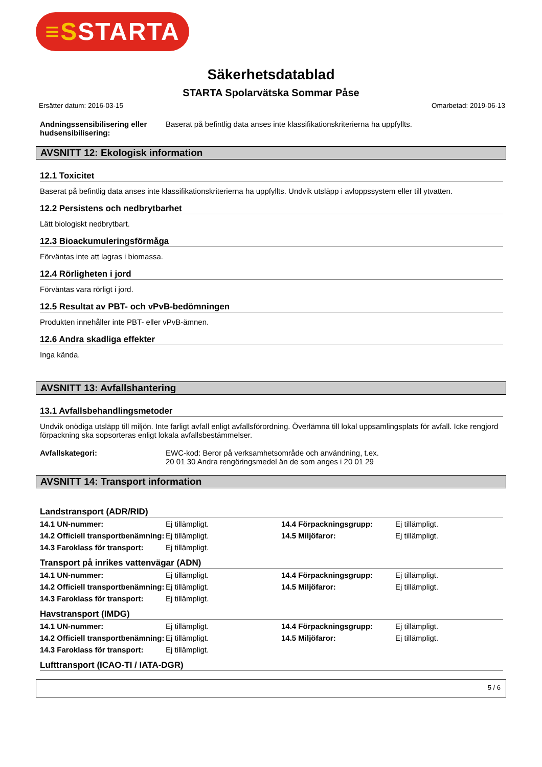≡SSTARTA
Säkerhetsdatablad
STARTA Spolarvätska Sommar Påse
Ersätter datum: 2016-03-15 Omarbetad: 2019-06-13
| Andningssensibilisering eller hudsensibilisering: | Baserat på befintlig data anses inte klassifikationskriterierna ha uppfyllts. |
AVSNITT 12: Ekologisk information
12.1 Toxicitet
Baserat på befintlig data anses inte klassifikationskriterierna ha uppfyllts. Undvik utsläpp i avloppssystem eller till ytvatten.
12.2 Persistens och nedbrytbarhet
Lätt biologiskt nedbrytbart.
12.3 Bioackumuleringsförmåga
Förväntas inte att lagras i biomassa.
12.4 Rörligheten i jord
Förväntas vara rörligt i jord.
12.5 Resultat av PBT- och vPvB-bedömningen
Produkten innehåller inte PBT- eller vPvB-ämnen.
12.6 Andra skadliga effekter
Inga kända.
AVSNITT 13: Avfallshantering
13.1 Avfallsbehandlingsmetoder
Undvik onödiga utsläpp till miljön. Inte farligt avfall enligt avfallsförordning. Överlämna till lokal uppsamlingsplats för avfall. Icke rengjord förpackning ska sopsorteras enligt lokala avfallsbestämmelser.
| Avfallskategori: | EWC-kod: Beror på verksamhetsområde och användning, t.ex. 20 01 30 Andra rengöringsmedel än de som anges i 20 01 29 |
AVSNITT 14: Transport information
Landstransport (ADR/RID)
| 14.1 UN-nummer: | Ej tillämpligt. | 14.4 Förpackningsgrupp: | Ej tillämpligt. |
| 14.2 Officiell transportbenämning: | Ej tillämpligt. | 14.5 Miljöfaror: | Ej tillämpligt. |
| 14.3 Faroklass för transport: | Ej tillämpligt. | | |
Transport på inrikes vattenvägar (ADN)
| 14.1 UN-nummer: | Ej tillämpligt. | 14.4 Förpackningsgrupp: | Ej tillämpligt. |
| 14.2 Officiell transportbenämning: | Ej tillämpligt. | 14.5 Miljöfaror: | Ej tillämpligt. |
| 14.3 Faroklass för transport: | Ej tillämpligt. | | |
Havstransport (IMDG)
| 14.1 UN-nummer: | Ej tillämpligt. | 14.4 Förpackningsgrupp: | Ej tillämpligt. |
| 14.2 Officiell transportbenämning: | Ej tillämpligt. | 14.5 Miljöfaror: | Ej tillämpligt. |
| 14.3 Faroklass för transport: | Ej tillämpligt. | | |
Lufttransport (ICAO-TI / IATA-DGR)
5 / 6